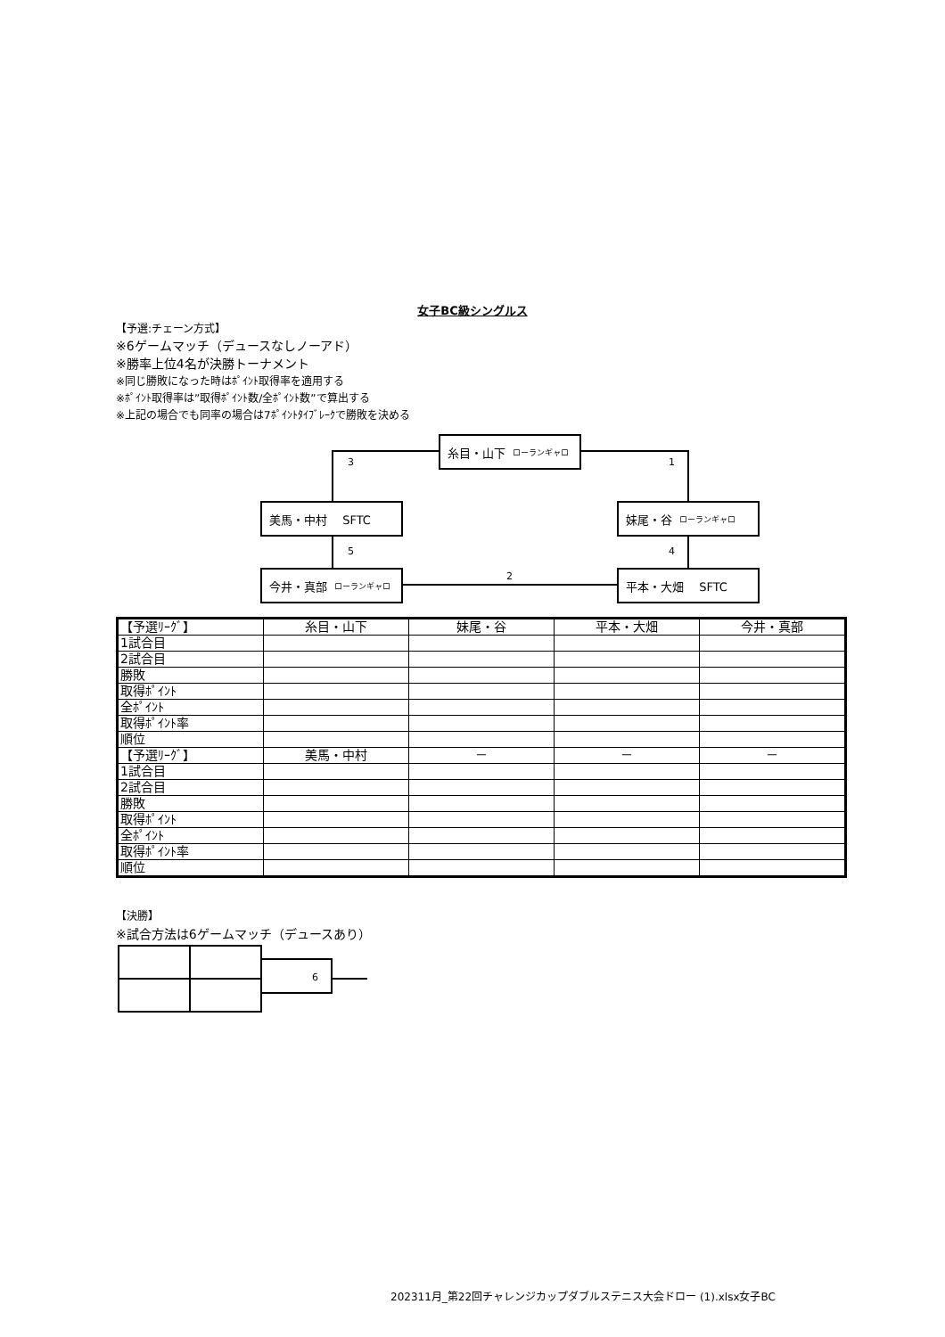女子BC級シングルス
【予選:チェーン方式】
※6ゲームマッチ（デュースなしノーアド）
※勝率上位4名が決勝トーナメント
※同じ勝敗になった時はﾎﾟｲﾝﾄ取得率を適用する
※ﾎﾟｲﾝﾄ取得率は”取得ﾎﾟｲﾝﾄ数/全ﾎﾟｲﾝﾄ数”で算出する
※上記の場合でも同率の場合は7ﾎﾟｲﾝﾄﾀｲﾌﾞﾚｰｸで勝敗を決める
糸目・山下 ローランギャロ
3 1
美馬・中村 　SFTC 妹尾・谷 ローランギャロ
5 4
2
今井・真部 ローランギャロ
平本・大畑 　SFTC
| 【予選ﾘｰｸﾞ】 | 糸目・山下 | 妹尾・谷 | 平本・大畑 | 今井・真部 |
| 1試合目 | | | | |
| 2試合目 | | | | |
| 勝敗 | | | | |
| 取得ﾎﾟｲﾝﾄ | | | | |
| 全ﾎﾟｲﾝﾄ | | | | |
| 取得ﾎﾟｲﾝﾄ率 | | | | |
| 順位 | | | | |
| 【予選ﾘｰｸﾞ】 | 美馬・中村 | － | － | － |
| 1試合目 | | | | |
| 2試合目 | | | | |
| 勝敗 | | | | |
| 取得ﾎﾟｲﾝﾄ | | | | |
| 全ﾎﾟｲﾝﾄ | | | | |
| 取得ﾎﾟｲﾝﾄ率 | | | | |
| 順位 | | | | |
【決勝】
※試合方法は6ゲームマッチ（デュースあり）
6
202311月_第22回チャレンジカップダブルステニス大会ドロー (1).xlsx女子BC